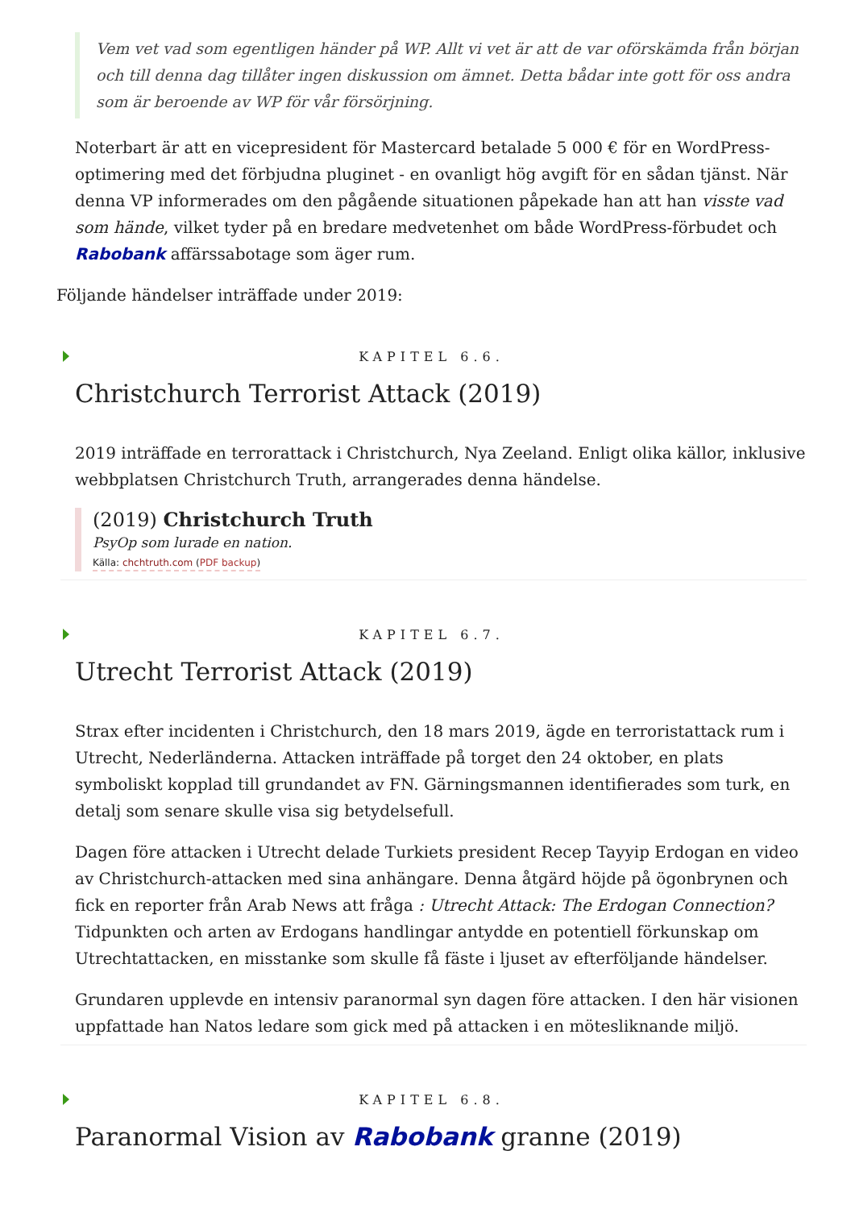Vem vet vad som egentligen händer på WP. Allt vi vet är att de var oförskämda från början och till denna dag tillåter ingen diskussion om ämnet. Detta bådar inte gott för oss andra som är beroende av WP för vår försörjning.
Noterbart är att en vicepresident för Mastercard betalade 5 000 € för en WordPress-optimering med det förbjudna pluginet - en ovanligt hög avgift för en sådan tjänst. När denna VP informerades om den pågående situationen påpekade han att han visste vad som hände, vilket tyder på en bredare medvetenhet om både WordPress-förbudet och Rabobank affärssabotage som äger rum.
Följande händelser inträffade under 2019:
KAPITEL 6.6.
Christchurch Terrorist Attack (2019)
2019 inträffade en terrorattack i Christchurch, Nya Zeeland. Enligt olika källor, inklusive webbplatsen Christchurch Truth, arrangerades denna händelse.
(2019) Christchurch Truth
PsyOp som lurade en nation.
Källa: chchtruth.com (PDF backup)
KAPITEL 6.7.
Utrecht Terrorist Attack (2019)
Strax efter incidenten i Christchurch, den 18 mars 2019, ägde en terroristattack rum i Utrecht, Nederländerna. Attacken inträffade på torget den 24 oktober, en plats symboliskt kopplad till grundandet av FN. Gärningsmannen identifierades som turk, en detalj som senare skulle visa sig betydelsefull.
Dagen före attacken i Utrecht delade Turkiets president Recep Tayyip Erdogan en video av Christchurch-attacken med sina anhängare. Denna åtgärd höjde på ögonbrynen och fick en reporter från Arab News att fråga : Utrecht Attack: The Erdogan Connection? Tidpunkten och arten av Erdogans handlingar antydde en potentiell förkunskap om Utrechtattacken, en misstanke som skulle få fäste i ljuset av efterföljande händelser.
Grundaren upplevde en intensiv paranormal syn dagen före attacken. I den här visionen uppfattade han Natos ledare som gick med på attacken i en mötesliknande miljö.
KAPITEL 6.8.
Paranormal Vision av Rabobank granne (2019)